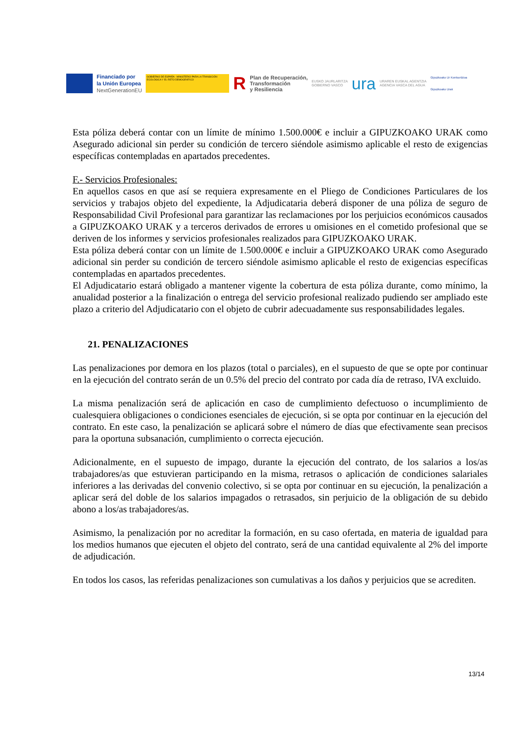Financiado por
la Unión Europea
NextGenerationEU
GOBIERNO DE ESPAÑA · MINISTERIO PARA LA TRANSICIÓN ECOLÓGICA Y EL RETO DEMOGRÁFICO
R
Plan de Recuperación,
Transformación
y Resiliencia
EUSKO JAURLARITZA
GOBIERNO VASCO
ura
URAREN EUSKAL AGENTZIA
AGENCIA VASCA DEL AGUA
Gipuzkoako Ur Kontsortzioa
Gipuzkoako Urak
Esta póliza deberá contar con un límite de mínimo 1.500.000€ e incluir a GIPUZKOAKO URAK como Asegurado adicional sin perder su condición de tercero siéndole asimismo aplicable el resto de exigencias específicas contempladas en apartados precedentes.
F.- Servicios Profesionales:
En aquellos casos en que así se requiera expresamente en el Pliego de Condiciones Particulares de los servicios y trabajos objeto del expediente, la Adjudicataria deberá disponer de una póliza de seguro de Responsabilidad Civil Profesional para garantizar las reclamaciones por los perjuicios económicos causados a GIPUZKOAKO URAK y a terceros derivados de errores u omisiones en el cometido profesional que se deriven de los informes y servicios profesionales realizados para GIPUZKOAKO URAK.
Esta póliza deberá contar con un límite de 1.500.000€ e incluir a GIPUZKOAKO URAK como Asegurado adicional sin perder su condición de tercero siéndole asimismo aplicable el resto de exigencias específicas contempladas en apartados precedentes.
El Adjudicatario estará obligado a mantener vigente la cobertura de esta póliza durante, como mínimo, la anualidad posterior a la finalización o entrega del servicio profesional realizado pudiendo ser ampliado este plazo a criterio del Adjudicatario con el objeto de cubrir adecuadamente sus responsabilidades legales.
21. PENALIZACIONES
Las penalizaciones por demora en los plazos (total o parciales), en el supuesto de que se opte por continuar en la ejecución del contrato serán de un 0.5% del precio del contrato por cada día de retraso, IVA excluido.
La misma penalización será de aplicación en caso de cumplimiento defectuoso o incumplimiento de cualesquiera obligaciones o condiciones esenciales de ejecución, si se opta por continuar en la ejecución del contrato. En este caso, la penalización se aplicará sobre el número de días que efectivamente sean precisos para la oportuna subsanación, cumplimiento o correcta ejecución.
Adicionalmente, en el supuesto de impago, durante la ejecución del contrato, de los salarios a los/as trabajadores/as que estuvieran participando en la misma, retrasos o aplicación de condiciones salariales inferiores a las derivadas del convenio colectivo, si se opta por continuar en su ejecución, la penalización a aplicar será del doble de los salarios impagados o retrasados, sin perjuicio de la obligación de su debido abono a los/as trabajadores/as.
Asimismo, la penalización por no acreditar la formación, en su caso ofertada, en materia de igualdad para los medios humanos que ejecuten el objeto del contrato, será de una cantidad equivalente al 2% del importe de adjudicación.
En todos los casos, las referidas penalizaciones son cumulativas a los daños y perjuicios que se acrediten.
13/14